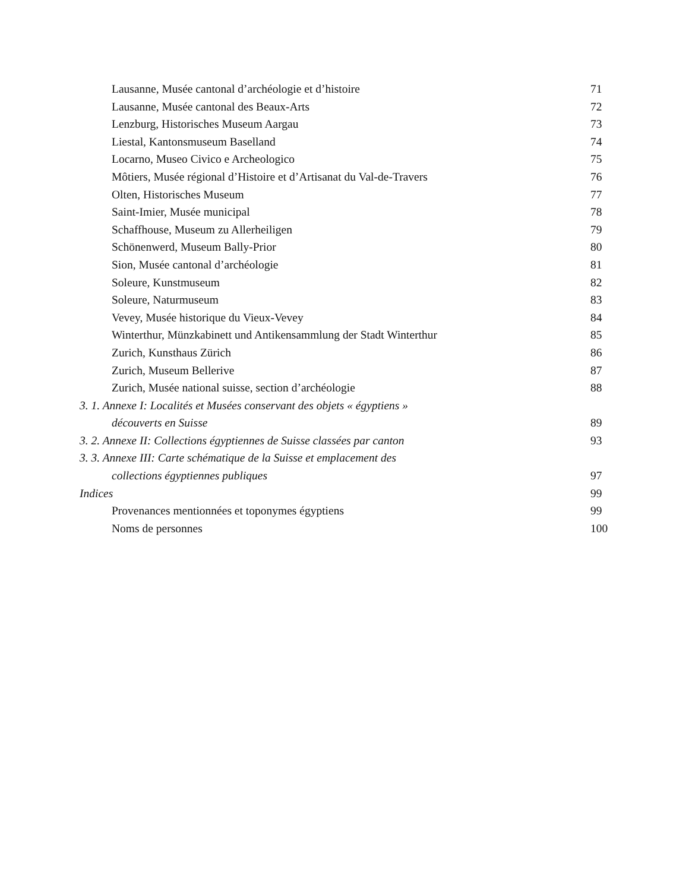Lausanne, Musée cantonal d’archéologie et d’histoire 71
Lausanne, Musée cantonal des Beaux-Arts 72
Lenzburg, Historisches Museum Aargau 73
Liestal, Kantonsmuseum Baselland 74
Locarno, Museo Civico e Archeologico 75
Môtiers, Musée régional d’Histoire et d’Artisanat du Val-de-Travers 76
Olten, Historisches Museum 77
Saint-Imier, Musée municipal 78
Schaffhouse, Museum zu Allerheiligen 79
Schönenwerd, Museum Bally-Prior 80
Sion, Musée cantonal d’archéologie 81
Soleure, Kunstmuseum 82
Soleure, Naturmuseum 83
Vevey, Musée historique du Vieux-Vevey 84
Winterthur, Münzkabinett und Antikensammlung der Stadt Winterthur 85
Zurich, Kunsthaus Zürich 86
Zurich, Museum Bellerive 87
Zurich, Musée national suisse, section d’archéologie 88
3. 1. Annexe I: Localités et Musées conservant des objets « égyptiens »
découverts en Suisse 89
3. 2. Annexe II: Collections égyptiennes de Suisse classées par canton 93
3. 3. Annexe III: Carte schématique de la Suisse et emplacement des
collections égyptiennes publiques 97
Indices 99
Provenances mentionnées et toponymes égyptiens 99
Noms de personnes 100